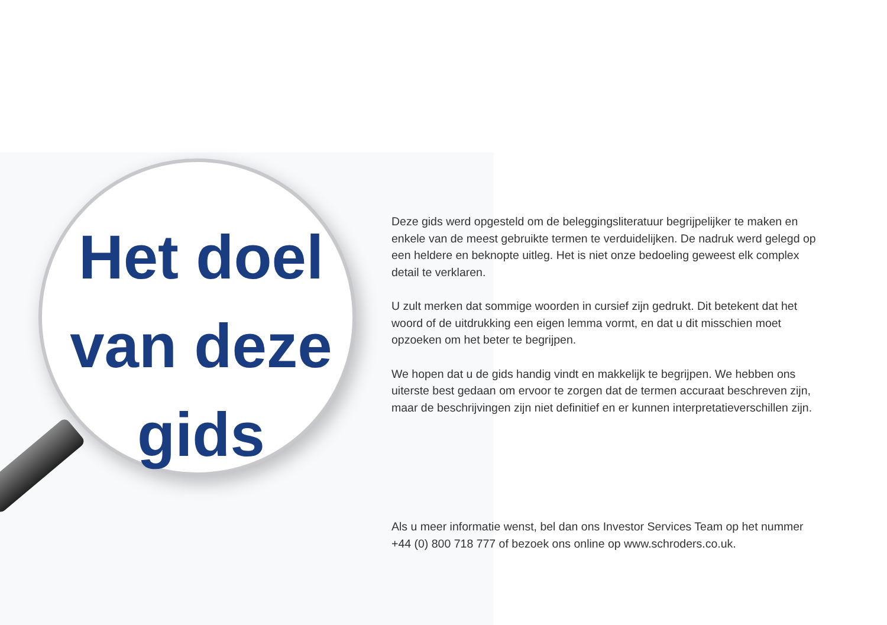Het doel
van deze
gids
Deze gids werd opgesteld om de beleggingsliteratuur begrijpelijker te maken en enkele van de meest gebruikte termen te verduidelijken. De nadruk werd gelegd op een heldere en beknopte uitleg. Het is niet onze bedoeling geweest elk complex detail te verklaren.
U zult merken dat sommige woorden in cursief zijn gedrukt. Dit betekent dat het woord of de uitdrukking een eigen lemma vormt, en dat u dit misschien moet opzoeken om het beter te begrijpen.
We hopen dat u de gids handig vindt en makkelijk te begrijpen. We hebben ons uiterste best gedaan om ervoor te zorgen dat de termen accuraat beschreven zijn, maar de beschrijvingen zijn niet definitief en er kunnen interpretatieverschillen zijn.
Als u meer informatie wenst, bel dan ons Investor Services Team op het nummer +44 (0) 800 718 777 of bezoek ons online op www.schroders.co.uk.